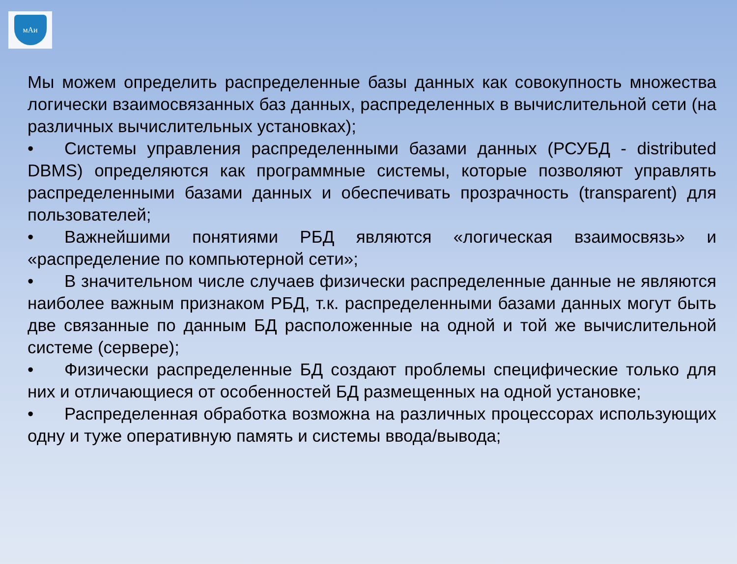мАи
Мы можем определить распределенные базы данных как совокупность множества логически взаимосвязанных баз данных, распределенных в вычислительной сети (на различных вычислительных установках);
• Системы управления распределенными базами данных (РСУБД - distributed DBMS) определяются как программные системы, которые позволяют управлять распределенными базами данных и обеспечивать прозрачность (transparent) для пользователей;
• Важнейшими понятиями РБД являются «логическая взаимосвязь» и «распределение по компьютерной сети»;
• В значительном числе случаев физически распределенные данные не являются наиболее важным признаком РБД, т.к. распределенными базами данных могут быть две связанные по данным БД расположенные на одной и той же вычислительной системе (сервере);
• Физически распределенные БД создают проблемы специфические только для них и отличающиеся от особенностей БД размещенных на одной установке;
• Распределенная обработка возможна на различных процессорах использующих одну и туже оперативную память и системы ввода/вывода;